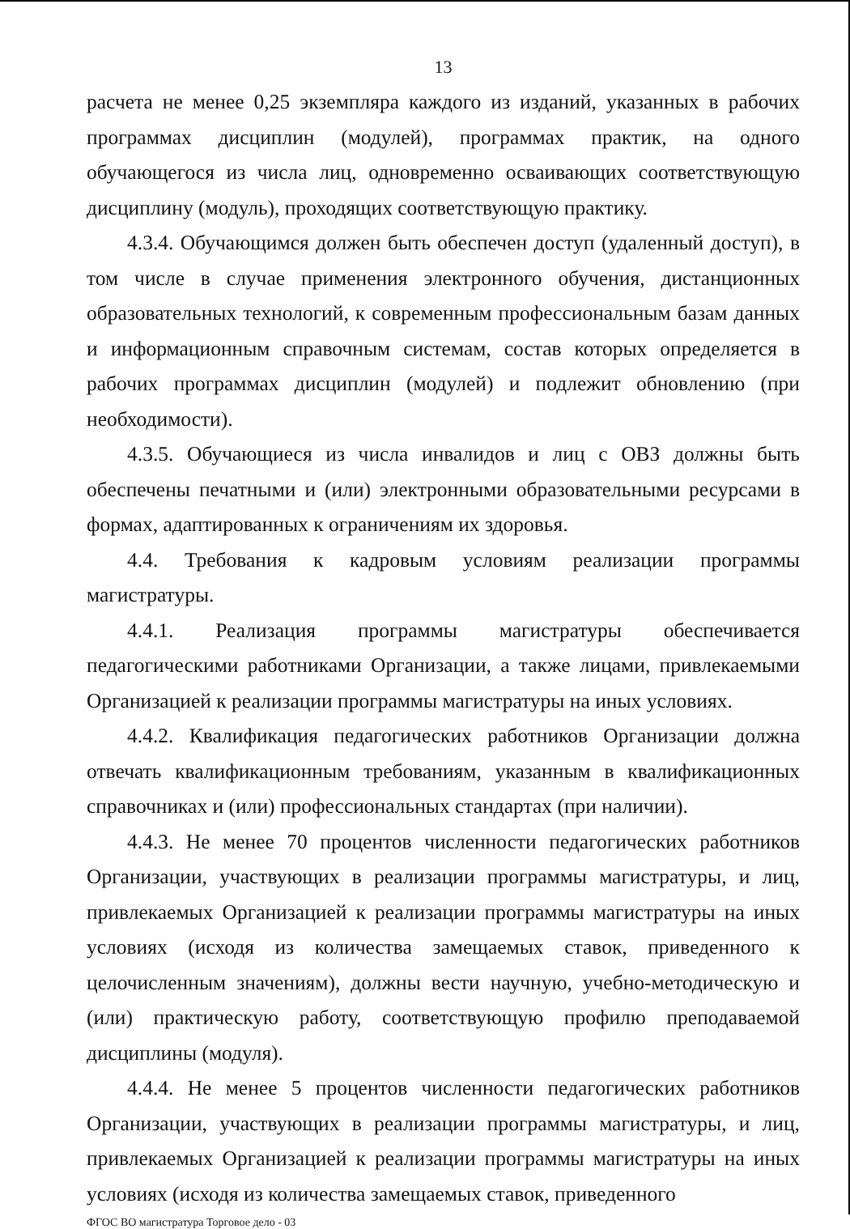13
расчета не менее 0,25 экземпляра каждого из изданий, указанных в рабочих программах дисциплин (модулей), программах практик, на одного обучающегося из числа лиц, одновременно осваивающих соответствующую дисциплину (модуль), проходящих соответствующую практику.
4.3.4. Обучающимся должен быть обеспечен доступ (удаленный доступ), в том числе в случае применения электронного обучения, дистанционных образовательных технологий, к современным профессиональным базам данных и информационным справочным системам, состав которых определяется в рабочих программах дисциплин (модулей) и подлежит обновлению (при необходимости).
4.3.5. Обучающиеся из числа инвалидов и лиц с ОВЗ должны быть обеспечены печатными и (или) электронными образовательными ресурсами в формах, адаптированных к ограничениям их здоровья.
4.4. Требования к кадровым условиям реализации программы магистратуры.
4.4.1. Реализация программы магистратуры обеспечивается педагогическими работниками Организации, а также лицами, привлекаемыми Организацией к реализации программы магистратуры на иных условиях.
4.4.2. Квалификация педагогических работников Организации должна отвечать квалификационным требованиям, указанным в квалификационных справочниках и (или) профессиональных стандартах (при наличии).
4.4.3. Не менее 70 процентов численности педагогических работников Организации, участвующих в реализации программы магистратуры, и лиц, привлекаемых Организацией к реализации программы магистратуры на иных условиях (исходя из количества замещаемых ставок, приведенного к целочисленным значениям), должны вести научную, учебно-методическую и (или) практическую работу, соответствующую профилю преподаваемой дисциплины (модуля).
4.4.4. Не менее 5 процентов численности педагогических работников Организации, участвующих в реализации программы магистратуры, и лиц, привлекаемых Организацией к реализации программы магистратуры на иных условиях (исходя из количества замещаемых ставок, приведенного
ФГОС ВО магистратура Торговое дело - 03